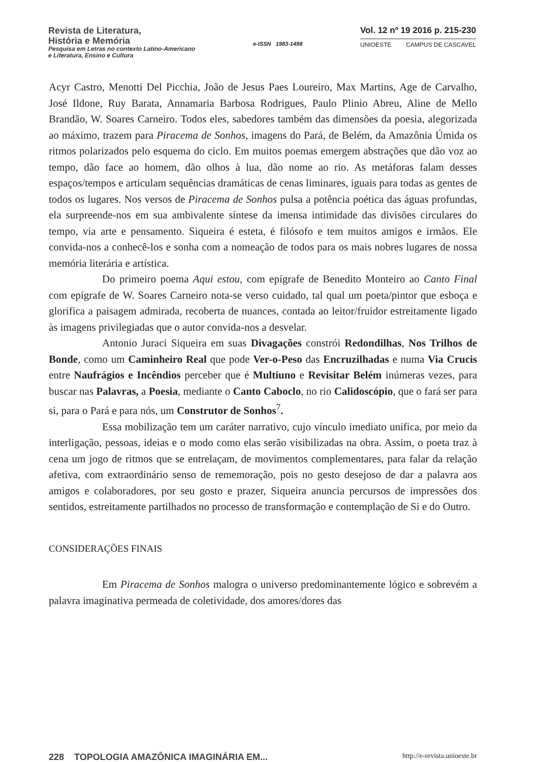Revista de Literatura,
História e Memória
Pesquisa em Letras no contexto Latino-Americano
e Literatura, Ensino e Cultura
e-ISSN 1983-1498
Vol. 12 nº 19 2016 p. 215-230
UNIOESTE CAMPUS DE CASCAVEL
Acyr Castro, Menotti Del Picchia, João de Jesus Paes Loureiro, Max Martins, Age de Carvalho, José Ildone, Ruy Barata, Annamaria Barbosa Rodrigues, Paulo Plinio Abreu, Aline de Mello Brandão, W. Soares Carneiro. Todos eles, sabedores também das dimensões da poesia, alegorizada ao máximo, trazem para Piracema de Sonhos, imagens do Pará, de Belém, da Amazônia Úmida os ritmos polarizados pelo esquema do ciclo. Em muitos poemas emergem abstrações que dão voz ao tempo, dão face ao homem, dão olhos à lua, dão nome ao rio. As metáforas falam desses espaços/tempos e articulam sequências dramáticas de cenas liminares, iguais para todas as gentes de todos os lugares. Nos versos de Piracema de Sonhos pulsa a potência poética das águas profundas, ela surpreende-nos em sua ambivalente síntese da imensa intimidade das divisões circulares do tempo, via arte e pensamento. Siqueira é esteta, é filósofo e tem muitos amigos e irmãos. Ele convida-nos a conhecê-los e sonha com a nomeação de todos para os mais nobres lugares de nossa memória literária e artística.
Do primeiro poema Aqui estou, com epígrafe de Benedito Monteiro ao Canto Final com epígrafe de W. Soares Carneiro nota-se verso cuidado, tal qual um poeta/pintor que esboça e glorifica a paisagem admirada, recoberta de nuances, contada ao leitor/fruidor estreitamente ligado às imagens privilegiadas que o autor convida-nos a desvelar.
Antonio Juraci Siqueira em suas Divagações constrói Redondilhas, Nos Trilhos de Bonde, como um Caminheiro Real que pode Ver-o-Peso das Encruzilhadas e numa Via Crucis entre Naufrágios e Incêndios perceber que é Multiuno e Revisitar Belém inúmeras vezes, para buscar nas Palavras, a Poesia, mediante o Canto Caboclo, no rio Calidoscópio, que o fará ser para si, para o Pará e para nós, um Construtor de Sonhos<sup>7</sup>.
Essa mobilização tem um caráter narrativo, cujo vínculo imediato unifica, por meio da interligação, pessoas, ideias e o modo como elas serão visibilizadas na obra. Assim, o poeta traz à cena um jogo de ritmos que se entrelaçam, de movimentos complementares, para falar da relação afetiva, com extraordinário senso de rememoração, pois no gesto desejoso de dar a palavra aos amigos e colaboradores, por seu gosto e prazer, Siqueira anuncia percursos de impressões dos sentidos, estreitamente partilhados no processo de transformação e contemplação de Si e do Outro.
CONSIDERAÇÕES FINAIS
Em Piracema de Sonhos malogra o universo predominantemente lógico e sobrevém a palavra imaginativa permeada de coletividade, dos amores/dores das
228 TOPOLOGIA AMAZÔNICA IMAGINÁRIA EM... http://e-revista.unioeste.br